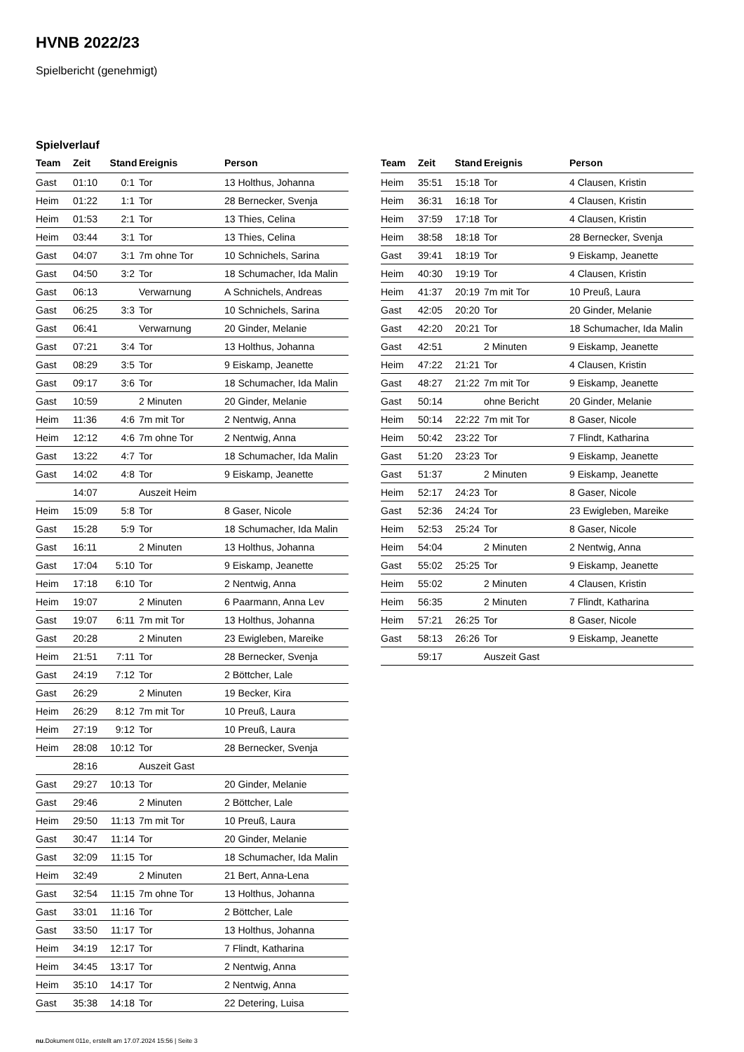HVNB 2022/23
Spielbericht (genehmigt)
Spielverlauf
| Team | Zeit | Stand | Ereignis | Person |
| --- | --- | --- | --- | --- |
| Gast | 01:10 | 0:1 | Tor | 13 Holthus, Johanna |
| Heim | 01:22 | 1:1 | Tor | 28 Bernecker, Svenja |
| Heim | 01:53 | 2:1 | Tor | 13 Thies, Celina |
| Heim | 03:44 | 3:1 | Tor | 13 Thies, Celina |
| Gast | 04:07 | 3:1 | 7m ohne Tor | 10 Schnichels, Sarina |
| Gast | 04:50 | 3:2 | Tor | 18 Schumacher, Ida Malin |
| Gast | 06:13 | | Verwarnung | A Schnichels, Andreas |
| Gast | 06:25 | 3:3 | Tor | 10 Schnichels, Sarina |
| Gast | 06:41 | | Verwarnung | 20 Ginder, Melanie |
| Gast | 07:21 | 3:4 | Tor | 13 Holthus, Johanna |
| Gast | 08:29 | 3:5 | Tor | 9 Eiskamp, Jeanette |
| Gast | 09:17 | 3:6 | Tor | 18 Schumacher, Ida Malin |
| Gast | 10:59 | | 2 Minuten | 20 Ginder, Melanie |
| Heim | 11:36 | 4:6 | 7m mit Tor | 2 Nentwig, Anna |
| Heim | 12:12 | 4:6 | 7m ohne Tor | 2 Nentwig, Anna |
| Gast | 13:22 | 4:7 | Tor | 18 Schumacher, Ida Malin |
| Gast | 14:02 | 4:8 | Tor | 9 Eiskamp, Jeanette |
| | 14:07 | | Auszeit Heim | |
| Heim | 15:09 | 5:8 | Tor | 8 Gaser, Nicole |
| Gast | 15:28 | 5:9 | Tor | 18 Schumacher, Ida Malin |
| Gast | 16:11 | | 2 Minuten | 13 Holthus, Johanna |
| Gast | 17:04 | 5:10 | Tor | 9 Eiskamp, Jeanette |
| Heim | 17:18 | 6:10 | Tor | 2 Nentwig, Anna |
| Heim | 19:07 | | 2 Minuten | 6 Paarmann, Anna Lev |
| Gast | 19:07 | 6:11 | 7m mit Tor | 13 Holthus, Johanna |
| Gast | 20:28 | | 2 Minuten | 23 Ewigleben, Mareike |
| Heim | 21:51 | 7:11 | Tor | 28 Bernecker, Svenja |
| Gast | 24:19 | 7:12 | Tor | 2 Böttcher, Lale |
| Gast | 26:29 | | 2 Minuten | 19 Becker, Kira |
| Heim | 26:29 | 8:12 | 7m mit Tor | 10 Preuß, Laura |
| Heim | 27:19 | 9:12 | Tor | 10 Preuß, Laura |
| Heim | 28:08 | 10:12 | Tor | 28 Bernecker, Svenja |
| | 28:16 | | Auszeit Gast | |
| Gast | 29:27 | 10:13 | Tor | 20 Ginder, Melanie |
| Gast | 29:46 | | 2 Minuten | 2 Böttcher, Lale |
| Heim | 29:50 | 11:13 | 7m mit Tor | 10 Preuß, Laura |
| Gast | 30:47 | 11:14 | Tor | 20 Ginder, Melanie |
| Gast | 32:09 | 11:15 | Tor | 18 Schumacher, Ida Malin |
| Heim | 32:49 | | 2 Minuten | 21 Bert, Anna-Lena |
| Gast | 32:54 | 11:15 | 7m ohne Tor | 13 Holthus, Johanna |
| Gast | 33:01 | 11:16 | Tor | 2 Böttcher, Lale |
| Gast | 33:50 | 11:17 | Tor | 13 Holthus, Johanna |
| Heim | 34:19 | 12:17 | Tor | 7 Flindt, Katharina |
| Heim | 34:45 | 13:17 | Tor | 2 Nentwig, Anna |
| Heim | 35:10 | 14:17 | Tor | 2 Nentwig, Anna |
| Gast | 35:38 | 14:18 | Tor | 22 Detering, Luisa |
| Team | Zeit | Stand | Ereignis | Person |
| --- | --- | --- | --- | --- |
| Heim | 35:51 | 15:18 | Tor | 4 Clausen, Kristin |
| Heim | 36:31 | 16:18 | Tor | 4 Clausen, Kristin |
| Heim | 37:59 | 17:18 | Tor | 4 Clausen, Kristin |
| Heim | 38:58 | 18:18 | Tor | 28 Bernecker, Svenja |
| Gast | 39:41 | 18:19 | Tor | 9 Eiskamp, Jeanette |
| Heim | 40:30 | 19:19 | Tor | 4 Clausen, Kristin |
| Heim | 41:37 | 20:19 | 7m mit Tor | 10 Preuß, Laura |
| Gast | 42:05 | 20:20 | Tor | 20 Ginder, Melanie |
| Gast | 42:20 | 20:21 | Tor | 18 Schumacher, Ida Malin |
| Gast | 42:51 | | 2 Minuten | 9 Eiskamp, Jeanette |
| Heim | 47:22 | 21:21 | Tor | 4 Clausen, Kristin |
| Gast | 48:27 | 21:22 | 7m mit Tor | 9 Eiskamp, Jeanette |
| Gast | 50:14 | | ohne Bericht | 20 Ginder, Melanie |
| Heim | 50:14 | 22:22 | 7m mit Tor | 8 Gaser, Nicole |
| Heim | 50:42 | 23:22 | Tor | 7 Flindt, Katharina |
| Gast | 51:20 | 23:23 | Tor | 9 Eiskamp, Jeanette |
| Gast | 51:37 | | 2 Minuten | 9 Eiskamp, Jeanette |
| Heim | 52:17 | 24:23 | Tor | 8 Gaser, Nicole |
| Gast | 52:36 | 24:24 | Tor | 23 Ewigleben, Mareike |
| Heim | 52:53 | 25:24 | Tor | 8 Gaser, Nicole |
| Heim | 54:04 | | 2 Minuten | 2 Nentwig, Anna |
| Gast | 55:02 | 25:25 | Tor | 9 Eiskamp, Jeanette |
| Heim | 55:02 | | 2 Minuten | 4 Clausen, Kristin |
| Heim | 56:35 | | 2 Minuten | 7 Flindt, Katharina |
| Heim | 57:21 | 26:25 | Tor | 8 Gaser, Nicole |
| Gast | 58:13 | 26:26 | Tor | 9 Eiskamp, Jeanette |
| | 59:17 | | Auszeit Gast | |
nu.Dokument 011e, erstellt am 17.07.2024 15:56 | Seite 3